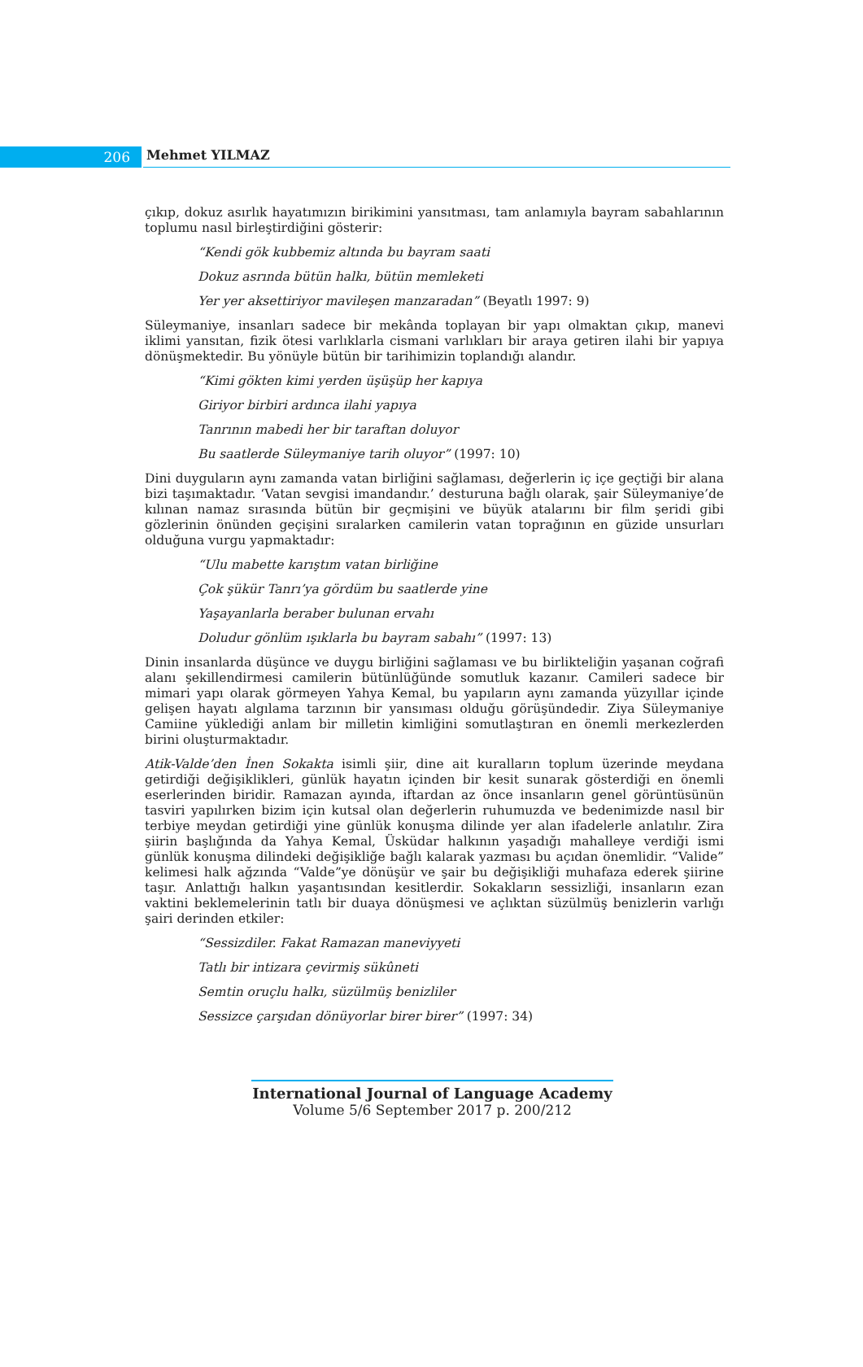206
Mehmet YILMAZ
çıkıp, dokuz asırlık hayatımızın birikimini yansıtması, tam anlamıyla bayram sabahlarının toplumu nasıl birleştirdiğini gösterir:
“Kendi gök kubbemiz altında bu bayram saati
Dokuz asrında bütün halkı, bütün memleketi
Yer yer aksettiriyor mavileşen manzaradan” (Beyatlı 1997: 9)
Süleymaniye, insanları sadece bir mekânda toplayan bir yapı olmaktan çıkıp, manevi iklimi yansıtan, fizik ötesi varlıklarla cismani varlıkları bir araya getiren ilahi bir yapıya dönüşmektedir. Bu yönüyle bütün bir tarihimizin toplandığı alandır.
“Kimi gökten kimi yerden üşüşüp her kapıya
Giriyor birbiri ardınca ilahi yapıya
Tanrının mabedi her bir taraftan doluyor
Bu saatlerde Süleymaniye tarih oluyor” (1997: 10)
Dini duyguların aynı zamanda vatan birliğini sağlaması, değerlerin iç içe geçtiği bir alana bizi taşımaktadır. ‘Vatan sevgisi imandandır.’ desturuna bağlı olarak, şair Süleymaniye’de kılınan namaz sırasında bütün bir geçmişini ve büyük atalarını bir film şeridi gibi gözlerinin önünden geçişini sıralarken camilerin vatan toprağının en güzide unsurları olduğuna vurgu yapmaktadır:
“Ulu mabette karıştım vatan birliğine
Çok şükür Tanrı’ya gördüm bu saatlerde yine
Yaşayanlarla beraber bulunan ervahı
Doludur gönlüm ışıklarla bu bayram sabahı” (1997: 13)
Dinin insanlarda düşünce ve duygu birliğini sağlaması ve bu birlikteliğin yaşanan coğrafi alanı şekillendirmesi camilerin bütünlüğünde somutluk kazanır. Camileri sadece bir mimari yapı olarak görmeyen Yahya Kemal, bu yapıların aynı zamanda yüzyıllar içinde gelişen hayatı algılama tarzının bir yansıması olduğu görüşündedir. Ziya Süleymaniye Camiine yüklediği anlam bir milletin kimliğini somutlaştıran en önemli merkezlerden birini oluşturmaktadır.
Atik-Valde’den İnen Sokakta isimli şiir, dine ait kuralların toplum üzerinde meydana getirdiği değişiklikleri, günlük hayatın içinden bir kesit sunarak gösterdiği en önemli eserlerinden biridir. Ramazan ayında, iftardan az önce insanların genel görüntüsünün tasviri yapılırken bizim için kutsal olan değerlerin ruhumuzda ve bedenimizde nasıl bir terbiye meydan getirdiği yine günlük konuşma dilinde yer alan ifadelerle anlatılır. Zira şiirin başlığında da Yahya Kemal, Üsküdar halkının yaşadığı mahalleye verdiği ismi günlük konuşma dilindeki değişikliğe bağlı kalarak yazması bu açıdan önemlidir. “Valide” kelimesi halk ağzında “Valde”ye dönüşür ve şair bu değişikliği muhafaza ederek şiirine taşır. Anlattığı halkın yaşantısından kesitlerdir. Sokakların sessizliği, insanların ezan vaktini beklemelerinin tatlı bir duaya dönüşmesi ve açlıktan süzülmüş benizlerin varlığı şairi derinden etkiler:
“Sessizdiler. Fakat Ramazan maneviyyeti
Tatlı bir intizara çevirmiş sükûneti
Semtin oruçlu halkı, süzülmüş benizliler
Sessizce çarşıdan dönüyorlar birer birer” (1997: 34)
International Journal of Language Academy
Volume 5/6 September 2017 p. 200/212